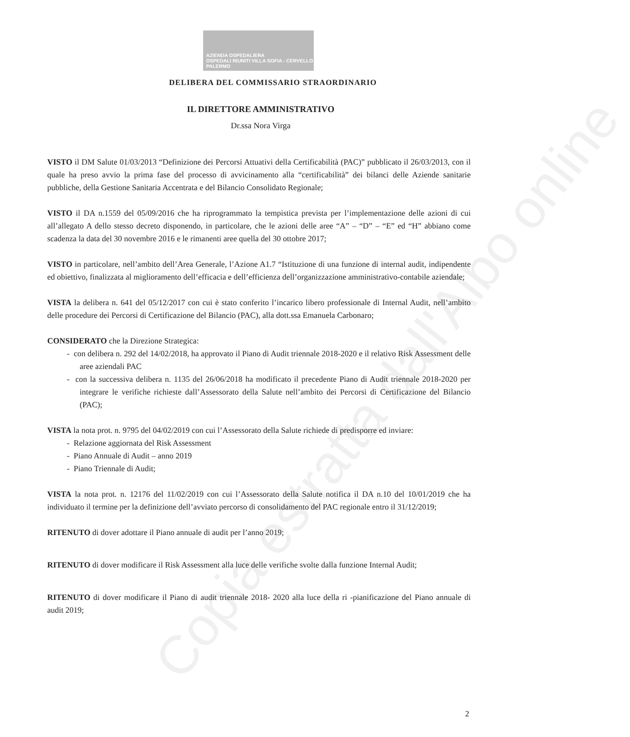AZIENDA OSPEDALIERA
OSPEDALI RIUNITI VILLA SOFIA - CERVELLO PALERMO
DELIBERA DEL COMMISSARIO STRAORDINARIO
IL DIRETTORE AMMINISTRATIVO
Dr.ssa Nora Virga
VISTO il DM Salute 01/03/2013 “Definizione dei Percorsi Attuativi della Certificabilità (PAC)” pubblicato il 26/03/2013, con il quale ha preso avvio la prima fase del processo di avvicinamento alla “certificabilità” dei bilanci delle Aziende sanitarie pubbliche, della Gestione Sanitaria Accentrata e del Bilancio Consolidato Regionale;
VISTO il DA n.1559 del 05/09/2016 che ha riprogrammato la tempistica prevista per l’implementazione delle azioni di cui all’allegato A dello stesso decreto disponendo, in particolare, che le azioni delle aree “A” – “D” – “E” ed “H” abbiano come scadenza la data del 30 novembre 2016 e le rimanenti aree quella del 30 ottobre 2017;
VISTO in particolare, nell’ambito dell’Area Generale, l’Azione A1.7 “Istituzione di una funzione di internal audit, indipendente ed obiettivo, finalizzata al miglioramento dell’efficacia e dell’efficienza dell’organizzazione amministrativo-contabile aziendale;
VISTA la delibera n. 641 del 05/12/2017 con cui è stato conferito l’incarico libero professionale di Internal Audit, nell’ambito delle procedure dei Percorsi di Certificazione del Bilancio (PAC), alla dott.ssa Emanuela Carbonaro;
CONSIDERATO che la Direzione Strategica:
- con delibera n. 292 del 14/02/2018, ha approvato il Piano di Audit triennale 2018-2020 e il relativo Risk Assessment delle aree aziendali PAC
- con la successiva delibera n. 1135 del 26/06/2018 ha modificato il precedente Piano di Audit triennale 2018-2020 per integrare le verifiche richieste dall’Assessorato della Salute nell’ambito dei Percorsi di Certificazione del Bilancio (PAC);
VISTA la nota prot. n. 9795 del 04/02/2019 con cui l’Assessorato della Salute richiede di predisporre ed inviare:
- Relazione aggiornata del Risk Assessment
- Piano Annuale di Audit – anno 2019
- Piano Triennale di Audit;
VISTA la nota prot. n. 12176 del 11/02/2019 con cui l’Assessorato della Salute notifica il DA n.10 del 10/01/2019 che ha individuato il termine per la definizione dell’avviato percorso di consolidamento del PAC regionale entro il 31/12/2019;
RITENUTO di dover adottare il Piano annuale di audit per l’anno 2019;
RITENUTO di dover modificare il Risk Assessment alla luce delle verifiche svolte dalla funzione Internal Audit;
RITENUTO di dover modificare il Piano di audit triennale 2018- 2020 alla luce della ri -pianificazione del Piano annuale di audit 2019;
2
Copia estratta dall'Albo online